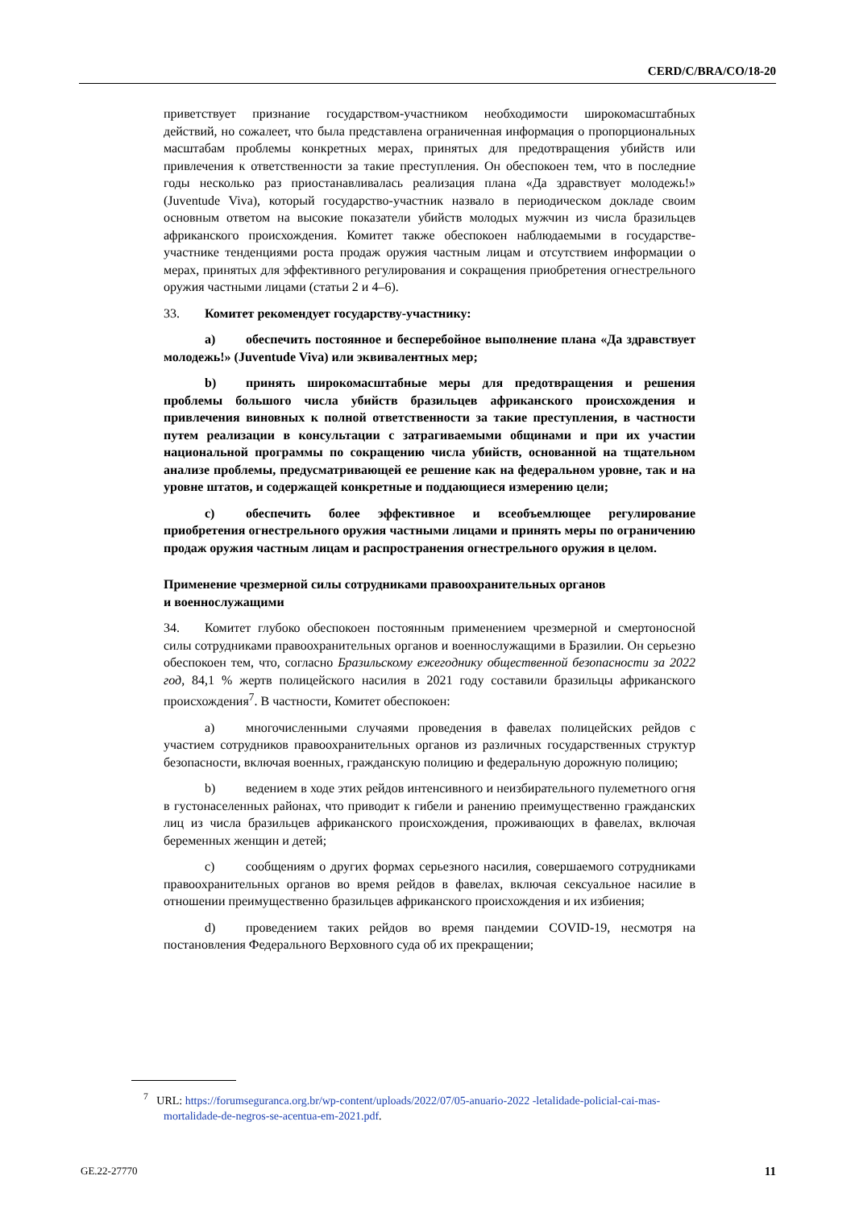CERD/C/BRA/CO/18-20
приветствует признание государством-участником необходимости широкомасштабных действий, но сожалеет, что была представлена ограниченная информация о пропорциональных масштабам проблемы конкретных мерах, принятых для предотвращения убийств или привлечения к ответственности за такие преступления. Он обеспокоен тем, что в последние годы несколько раз приостанавливалась реализация плана «Да здравствует молодежь!» (Juventude Viva), который государство-участник назвало в периодическом докладе своим основным ответом на высокие показатели убийств молодых мужчин из числа бразильцев африканского происхождения. Комитет также обеспокоен наблюдаемыми в государстве-участнике тенденциями роста продаж оружия частным лицам и отсутствием информации о мерах, принятых для эффективного регулирования и сокращения приобретения огнестрельного оружия частными лицами (статьи 2 и 4–6).
33. Комитет рекомендует государству-участнику:
a) обеспечить постоянное и бесперебойное выполнение плана «Да здравствует молодежь!» (Juventude Viva) или эквивалентных мер;
b) принять широкомасштабные меры для предотвращения и решения проблемы большого числа убийств бразильцев африканского происхождения и привлечения виновных к полной ответственности за такие преступления, в частности путем реализации в консультации с затрагиваемыми общинами и при их участии национальной программы по сокращению числа убийств, основанной на тщательном анализе проблемы, предусматривающей ее решение как на федеральном уровне, так и на уровне штатов, и содержащей конкретные и поддающиеся измерению цели;
c) обеспечить более эффективное и всеобъемлющее регулирование приобретения огнестрельного оружия частными лицами и принять меры по ограничению продаж оружия частным лицам и распространения огнестрельного оружия в целом.
Применение чрезмерной силы сотрудниками правоохранительных органов
и военнослужащими
34. Комитет глубоко обеспокоен постоянным применением чрезмерной и смертоносной силы сотрудниками правоохранительных органов и военнослужащими в Бразилии. Он серьезно обеспокоен тем, что, согласно Бразильскому ежегоднику общественной безопасности за 2022 год, 84,1 % жертв полицейского насилия в 2021 году составили бразильцы африканского происхождения<sup>7</sup>. В частности, Комитет обеспокоен:
a) многочисленными случаями проведения в фавелах полицейских рейдов с участием сотрудников правоохранительных органов из различных государственных структур безопасности, включая военных, гражданскую полицию и федеральную дорожную полицию;
b) ведением в ходе этих рейдов интенсивного и неизбирательного пулеметного огня в густонаселенных районах, что приводит к гибели и ранению преимущественно гражданских лиц из числа бразильцев африканского происхождения, проживающих в фавелах, включая беременных женщин и детей;
c) сообщениям о других формах серьезного насилия, совершаемого сотрудниками правоохранительных органов во время рейдов в фавелах, включая сексуальное насилие в отношении преимущественно бразильцев африканского происхождения и их избиения;
d) проведением таких рейдов во время пандемии COVID-19, несмотря на постановления Федерального Верховного суда об их прекращении;
<sup>7</sup> URL: https://forumseguranca.org.br/wp-content/uploads/2022/07/05-anuario-2022 -letalidade-policial-cai-mas-mortalidade-de-negros-se-acentua-em-2021.pdf.
GE.22-27770 11